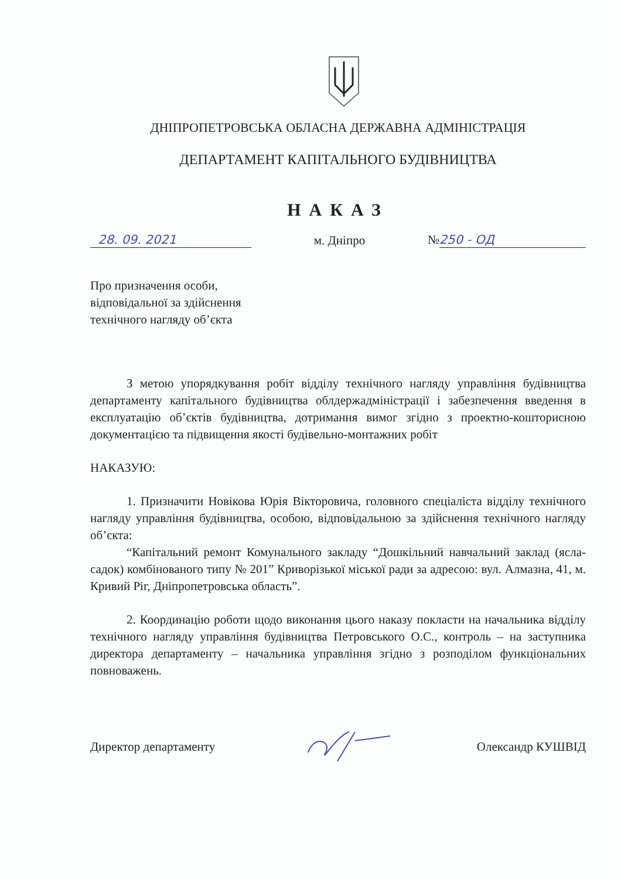ДНІПРОПЕТРОВСЬКА ОБЛАСНА ДЕРЖАВНА АДМІНІСТРАЦІЯ
ДЕПАРТАМЕНТ КАПІТАЛЬНОГО БУДІВНИЦТВА
НАКАЗ
28. 09. 2021 м. Дніпро № 250 - ОД
Про призначення особи,
відповідальної за здійснення
технічного нагляду об’єкта
З метою упорядкування робіт відділу технічного нагляду управління будівництва департаменту капітального будівництва облдержадміністрації і забезпечення введення в експлуатацію об’єктів будівництва, дотримання вимог згідно з проектно-кошторисною документацією та підвищення якості будівельно-монтажних робіт
НАКАЗУЮ:
1. Призначити Новікова Юрія Вікторовича, головного спеціаліста відділу технічного нагляду управління будівництва, особою, відповідальною за здійснення технічного нагляду об’єкта:
“Капітальний ремонт Комунального закладу “Дошкільний навчальний заклад (ясла-садок) комбінованого типу № 201” Криворізької міської ради за адресою: вул. Алмазна, 41, м. Кривий Ріг, Дніпропетровська область”.
2. Координацію роботи щодо виконання цього наказу покласти на начальника відділу технічного нагляду управління будівництва Петровського О.С., контроль – на заступника директора департаменту – начальника управління згідно з розподілом функціональних повноважень.
Директор департаменту Олександр КУШВІД